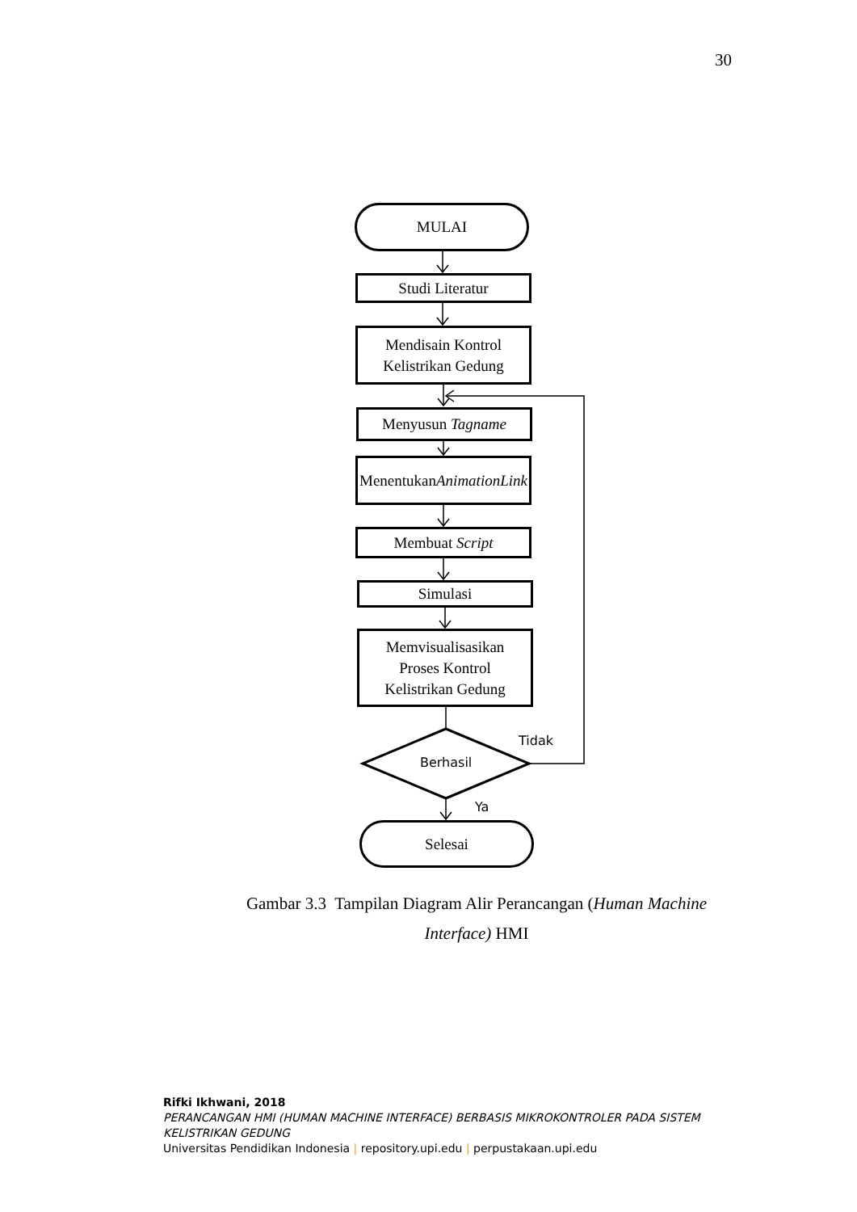30
MULAI
Studi Literatur
Mendisain Kontrol
Kelistrikan Gedung
Menyusun Tagname
Menentukan Animation
Link
Membuat Script
Simulasi
Memvisualisasikan
Proses Kontrol
Kelistrikan Gedung
Berhasil
Tidak
Ya
Selesai
Gambar 3.3 Tampilan Diagram Alir Perancangan (Human Machine Interface) HMI
Rifki Ikhwani, 2018
PERANCANGAN HMI (HUMAN MACHINE INTERFACE) BERBASIS MIKROKONTROLER PADA SISTEM
KELISTRIKAN GEDUNG
Universitas Pendidikan Indonesia | repository.upi.edu | perpustakaan.upi.edu